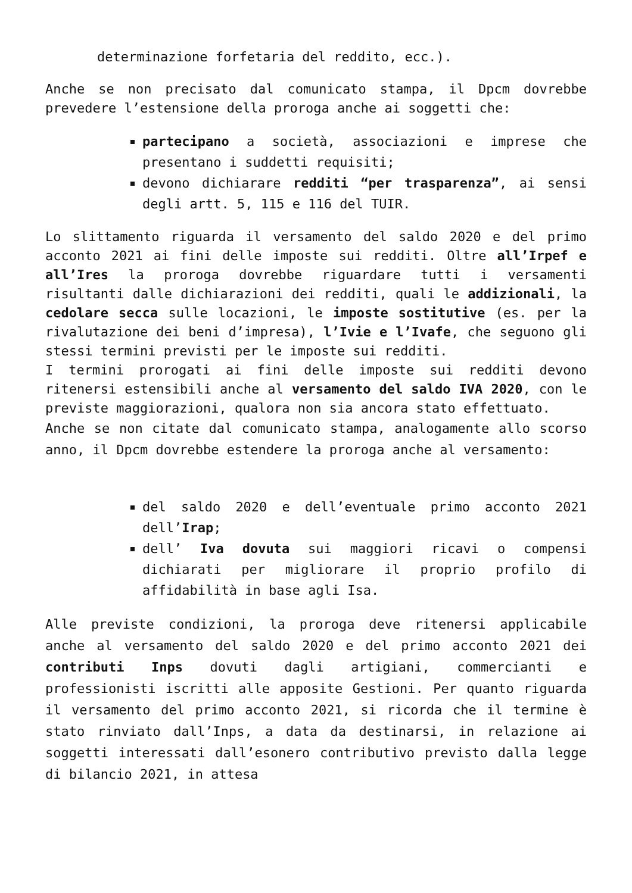determinazione forfetaria del reddito, ecc.).
Anche se non precisato dal comunicato stampa, il Dpcm dovrebbe prevedere l’estensione della proroga anche ai soggetti che:
partecipano a società, associazioni e imprese che presentano i suddetti requisiti;
devono dichiarare redditi “per trasparenza”, ai sensi degli artt. 5, 115 e 116 del TUIR.
Lo slittamento riguarda il versamento del saldo 2020 e del primo acconto 2021 ai fini delle imposte sui redditi. Oltre all’Irpef e all’Ires la proroga dovrebbe riguardare tutti i versamenti risultanti dalle dichiarazioni dei redditi, quali le addizionali, la cedolare secca sulle locazioni, le imposte sostitutive (es. per la rivalutazione dei beni d’impresa), l’Ivie e l’Ivafe, che seguono gli stessi termini previsti per le imposte sui redditi.
I termini prorogati ai fini delle imposte sui redditi devono ritenersi estensibili anche al versamento del saldo IVA 2020, con le previste maggiorazioni, qualora non sia ancora stato effettuato.
Anche se non citate dal comunicato stampa, analogamente allo scorso anno, il Dpcm dovrebbe estendere la proroga anche al versamento:
del saldo 2020 e dell’eventuale primo acconto 2021 dell’Irap;
dell’ Iva dovuta sui maggiori ricavi o compensi dichiarati per migliorare il proprio profilo di affidabilità in base agli Isa.
Alle previste condizioni, la proroga deve ritenersi applicabile anche al versamento del saldo 2020 e del primo acconto 2021 dei contributi Inps dovuti dagli artigiani, commercianti e professionisti iscritti alle apposite Gestioni. Per quanto riguarda il versamento del primo acconto 2021, si ricorda che il termine è stato rinviato dall’Inps, a data da destinarsi, in relazione ai soggetti interessati dall’esonero contributivo previsto dalla legge di bilancio 2021, in attesa